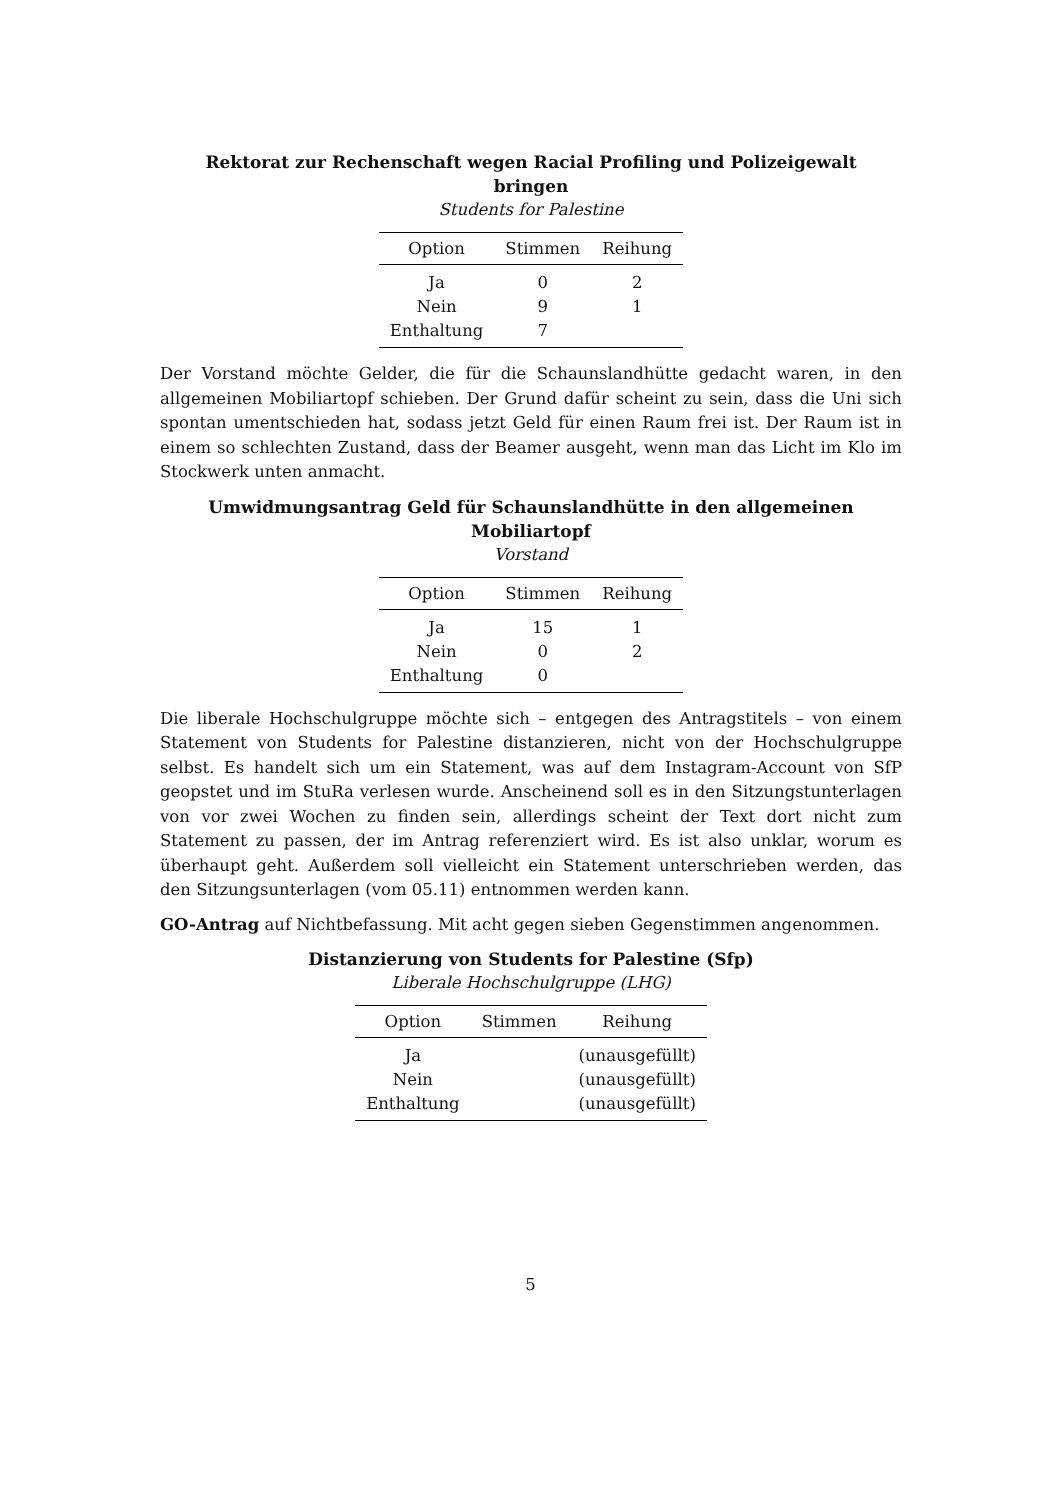Rektorat zur Rechenschaft wegen Racial Profiling und Polizeigewalt
bringen
Students for Palestine
| Option | Stimmen | Reihung |
| --- | --- | --- |
| Ja | 0 | 2 |
| Nein | 9 | 1 |
| Enthaltung | 7 | |
Der Vorstand möchte Gelder, die für die Schaunslandhütte gedacht waren, in den allgemeinen Mobiliartopf schieben. Der Grund dafür scheint zu sein, dass die Uni sich spontan umentschieden hat, sodass jetzt Geld für einen Raum frei ist. Der Raum ist in einem so schlechten Zustand, dass der Beamer ausgeht, wenn man das Licht im Klo im Stockwerk unten anmacht.
Umwidmungsantrag Geld für Schaunslandhütte in den allgemeinen
Mobiliartopf
Vorstand
| Option | Stimmen | Reihung |
| --- | --- | --- |
| Ja | 15 | 1 |
| Nein | 0 | 2 |
| Enthaltung | 0 | |
Die liberale Hochschulgruppe möchte sich – entgegen des Antragstitels – von einem Statement von Students for Palestine distanzieren, nicht von der Hochschulgruppe selbst. Es handelt sich um ein Statement, was auf dem Instagram-Account von SfP geopstet und im StuRa verlesen wurde. Anscheinend soll es in den Sitzungstunterlagen von vor zwei Wochen zu finden sein, allerdings scheint der Text dort nicht zum Statement zu passen, der im Antrag referenziert wird. Es ist also unklar, worum es überhaupt geht. Außerdem soll vielleicht ein Statement unterschrieben werden, das den Sitzungsunterlagen (vom 05.11) entnommen werden kann.
GO-Antrag auf Nichtbefassung. Mit acht gegen sieben Gegenstimmen angenommen.
Distanzierung von Students for Palestine (Sfp)
Liberale Hochschulgruppe (LHG)
| Option | Stimmen | Reihung |
| --- | --- | --- |
| Ja | | (unausgefüllt) |
| Nein | | (unausgefüllt) |
| Enthaltung | | (unausgefüllt) |
5